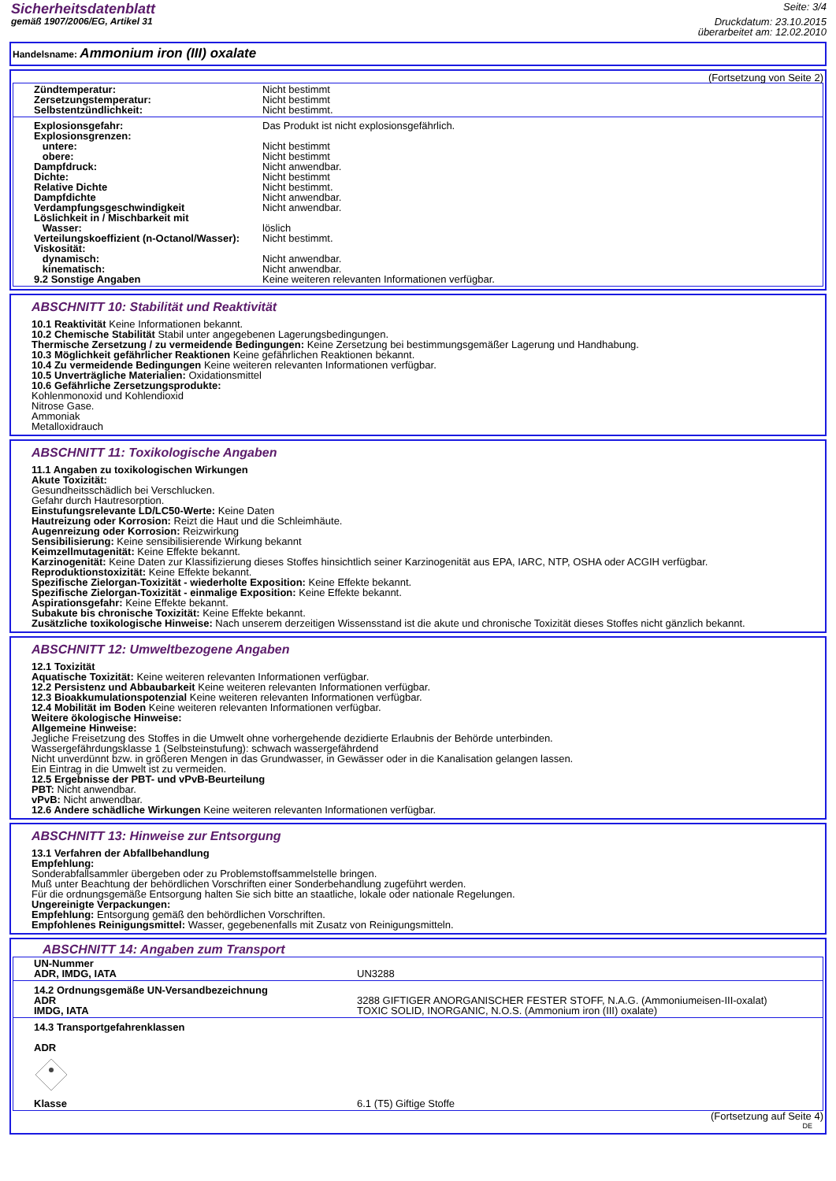Sicherheitsdatenblatt
gemäß 1907/2006/EG, Artikel 31
Seite: 3/4
Druckdatum: 23.10.2015
überarbeitet am: 12.02.2010
Handelsname: Ammonium iron (III) oxalate
(Fortsetzung von Seite 2)
| Zündtemperatur: | Nicht bestimmt |
| Zersetzungstemperatur: | Nicht bestimmt |
| Selbstentzündlichkeit: | Nicht bestimmt. |
| Explosionsgefahr: | Das Produkt ist nicht explosionsgefährlich. |
| Explosionsgrenzen: | |
| untere: | Nicht bestimmt |
| obere: | Nicht bestimmt |
| Dampfdruck: | Nicht anwendbar. |
| Dichte: | Nicht bestimmt |
| Relative Dichte | Nicht bestimmt. |
| Dampfdichte | Nicht anwendbar. |
| Verdampfungsgeschwindigkeit | Nicht anwendbar. |
| Löslichkeit in / Mischbarkeit mit | |
| Wasser: | löslich |
| Verteilungskoeffizient (n-Octanol/Wasser): | Nicht bestimmt. |
| Viskosität: | |
| dynamisch: | Nicht anwendbar. |
| kinematisch: | Nicht anwendbar. |
| 9.2 Sonstige Angaben | Keine weiteren relevanten Informationen verfügbar. |
ABSCHNITT 10: Stabilität und Reaktivität
10.1 Reaktivität Keine Informationen bekannt.
10.2 Chemische Stabilität Stabil unter angegebenen Lagerungsbedingungen.
Thermische Zersetzung / zu vermeidende Bedingungen: Keine Zersetzung bei bestimmungsgemäßer Lagerung und Handhabung.
10.3 Möglichkeit gefährlicher Reaktionen Keine gefährlichen Reaktionen bekannt.
10.4 Zu vermeidende Bedingungen Keine weiteren relevanten Informationen verfügbar.
10.5 Unverträgliche Materialien: Oxidationsmittel
10.6 Gefährliche Zersetzungsprodukte:
Kohlenmonoxid und Kohlendioxid
Nitrose Gase.
Ammoniak
Metalloxidrauch
ABSCHNITT 11: Toxikologische Angaben
11.1 Angaben zu toxikologischen Wirkungen
Akute Toxizität:
Gesundheitsschädlich bei Verschlucken.
Gefahr durch Hautresorption.
Einstufungsrelevante LD/LC50-Werte: Keine Daten
Hautreizung oder Korrosion: Reizt die Haut und die Schleimhäute.
Augenreizung oder Korrosion: Reizwirkung
Sensibilisierung: Keine sensibilisierende Wirkung bekannt
Keimzellmutagenität: Keine Effekte bekannt.
Karzinogenität: Keine Daten zur Klassifizierung dieses Stoffes hinsichtlich seiner Karzinogenität aus EPA, IARC, NTP, OSHA oder ACGIH verfügbar.
Reproduktionstoxizität: Keine Effekte bekannt.
Spezifische Zielorgan-Toxizität - wiederholte Exposition: Keine Effekte bekannt.
Spezifische Zielorgan-Toxizität - einmalige Exposition: Keine Effekte bekannt.
Aspirationsgefahr: Keine Effekte bekannt.
Subakute bis chronische Toxizität: Keine Effekte bekannt.
Zusätzliche toxikologische Hinweise: Nach unserem derzeitigen Wissensstand ist die akute und chronische Toxizität dieses Stoffes nicht gänzlich bekannt.
ABSCHNITT 12: Umweltbezogene Angaben
12.1 Toxizität
Aquatische Toxizität: Keine weiteren relevanten Informationen verfügbar.
12.2 Persistenz und Abbaubarkeit Keine weiteren relevanten Informationen verfügbar.
12.3 Bioakkumulationspotenzial Keine weiteren relevanten Informationen verfügbar.
12.4 Mobilität im Boden Keine weiteren relevanten Informationen verfügbar.
Weitere ökologische Hinweise:
Allgemeine Hinweise:
Jegliche Freisetzung des Stoffes in die Umwelt ohne vorhergehende dezidierte Erlaubnis der Behörde unterbinden.
Wassergefährdungsklasse 1 (Selbsteinstufung): schwach wassergefährdend
Nicht unverdünnt bzw. in größeren Mengen in das Grundwasser, in Gewässer oder in die Kanalisation gelangen lassen.
Ein Eintrag in die Umwelt ist zu vermeiden.
12.5 Ergebnisse der PBT- und vPvB-Beurteilung
PBT: Nicht anwendbar.
vPvB: Nicht anwendbar.
12.6 Andere schädliche Wirkungen Keine weiteren relevanten Informationen verfügbar.
ABSCHNITT 13: Hinweise zur Entsorgung
13.1 Verfahren der Abfallbehandlung
Empfehlung:
Sonderabfallsammler übergeben oder zu Problemstoffsammelstelle bringen.
Muß unter Beachtung der behördlichen Vorschriften einer Sonderbehandlung zugeführt werden.
Für die ordnungsgemäße Entsorgung halten Sie sich bitte an staatliche, lokale oder nationale Regelungen.
Ungereinigte Verpackungen:
Empfehlung: Entsorgung gemäß den behördlichen Vorschriften.
Empfohlenes Reinigungsmittel: Wasser, gegebenenfalls mit Zusatz von Reinigungsmitteln.
ABSCHNITT 14: Angaben zum Transport
| UN-Nummer | |
| ADR, IMDG, IATA | UN3288 |
| 14.2 Ordnungsgemäße UN-Versandbezeichnung | |
| ADR | 3288 GIFTIGER ANORGANISCHER FESTER STOFF, N.A.G. (Ammoniumeisen-III-oxalat) |
| IMDG, IATA | TOXIC SOLID, INORGANIC, N.O.S. (Ammonium iron (III) oxalate) |
14.3 Transportgefahrenklassen
ADR
| Klasse | 6.1 (T5) Giftige Stoffe |
(Fortsetzung auf Seite 4)
DE